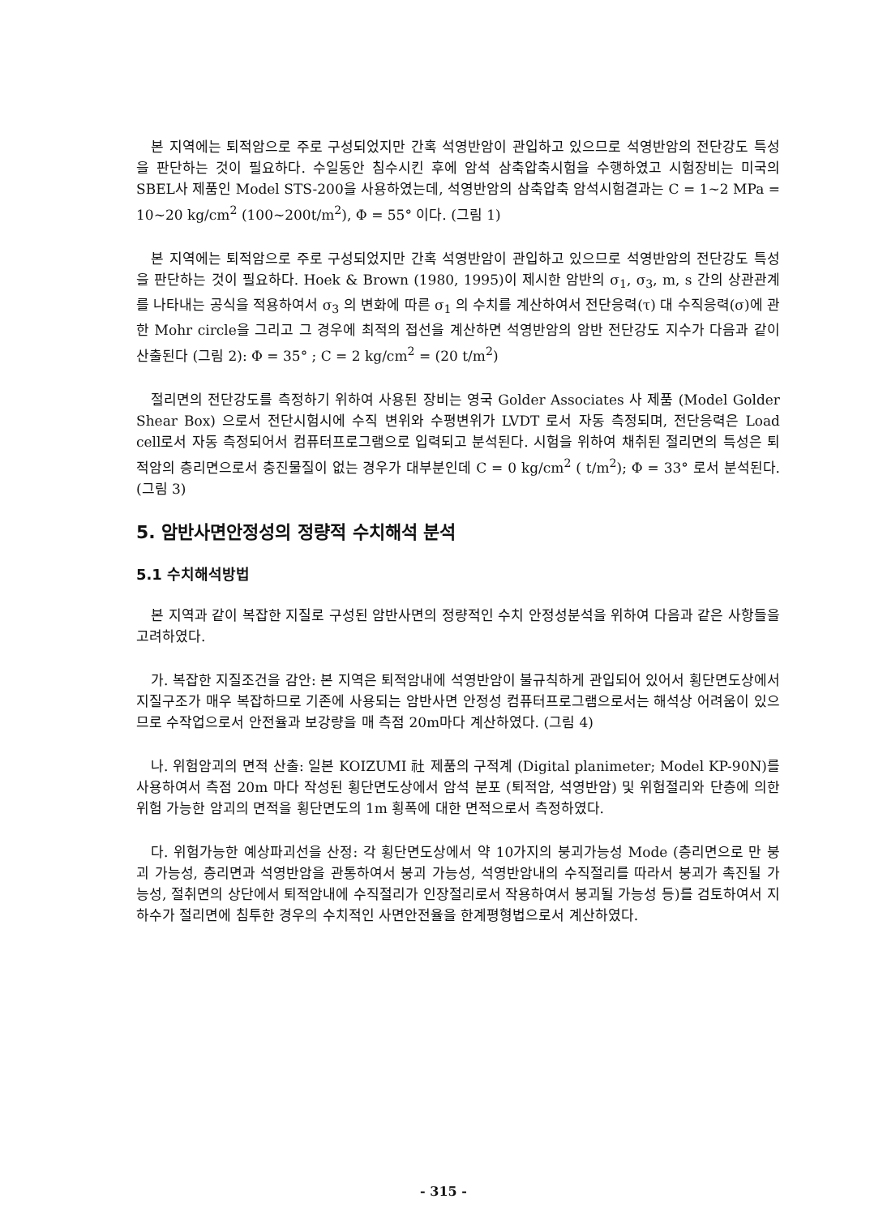본 지역에는 퇴적암으로 주로 구성되었지만 간혹 석영반암이 관입하고 있으므로 석영반암의 전단강도 특성을 판단하는 것이 필요하다. 수일동안 침수시킨 후에 암석 삼축압축시험을 수행하였고 시험장비는 미국의 SBEL사 제품인 Model STS-200을 사용하였는데, 석영반암의 삼축압축 암석시험결과는 C = 1~2 MPa = 10~20 kg/cm<sup>2</sup> (100~200t/m<sup>2</sup>), Φ = 55° 이다. (그림 1)
본 지역에는 퇴적암으로 주로 구성되었지만 간혹 석영반암이 관입하고 있으므로 석영반암의 전단강도 특성을 판단하는 것이 필요하다. Hoek & Brown (1980, 1995)이 제시한 암반의 σ<sub>1</sub>, σ<sub>3</sub>, m, s 간의 상관관계를 나타내는 공식을 적용하여서 σ<sub>3</sub> 의 변화에 따른 σ<sub>1</sub> 의 수치를 계산하여서 전단응력(τ) 대 수직응력(σ)에 관한 Mohr circle을 그리고 그 경우에 최적의 접선을 계산하면 석영반암의 암반 전단강도 지수가 다음과 같이 산출된다 (그림 2): Φ = 35° ; C = 2 kg/cm<sup>2</sup> = (20 t/m<sup>2</sup>)
절리면의 전단강도를 측정하기 위하여 사용된 장비는 영국 Golder Associates 사 제품 (Model Golder Shear Box) 으로서 전단시험시에 수직 변위와 수평변위가 LVDT 로서 자동 측정되며, 전단응력은 Load cell로서 자동 측정되어서 컴퓨터프로그램으로 입력되고 분석된다. 시험을 위하여 채취된 절리면의 특성은 퇴적암의 층리면으로서 충진물질이 없는 경우가 대부분인데 C = 0 kg/cm<sup>2</sup> ( t/m<sup>2</sup>); Φ = 33° 로서 분석된다. (그림 3)
5. 암반사면안정성의 정량적 수치해석 분석
5.1 수치해석방법
본 지역과 같이 복잡한 지질로 구성된 암반사면의 정량적인 수치 안정성분석을 위하여 다음과 같은 사항들을 고려하였다.
가. 복잡한 지질조건을 감안: 본 지역은 퇴적암내에 석영반암이 불규칙하게 관입되어 있어서 횡단면도상에서 지질구조가 매우 복잡하므로 기존에 사용되는 암반사면 안정성 컴퓨터프로그램으로서는 해석상 어려움이 있으므로 수작업으로서 안전율과 보강량을 매 측점 20m마다 계산하였다. (그림 4)
나. 위험암괴의 면적 산출: 일본 KOIZUMI 社 제품의 구적계 (Digital planimeter; Model KP-90N)를 사용하여서 측점 20m 마다 작성된 횡단면도상에서 암석 분포 (퇴적암, 석영반암) 및 위험절리와 단층에 의한 위험 가능한 암괴의 면적을 횡단면도의 1m 횡폭에 대한 면적으로서 측정하였다.
다. 위험가능한 예상파괴선을 산정: 각 횡단면도상에서 약 10가지의 붕괴가능성 Mode (층리면으로 만 붕괴 가능성, 층리면과 석영반암을 관통하여서 붕괴 가능성, 석영반암내의 수직절리를 따라서 붕괴가 촉진될 가능성, 절취면의 상단에서 퇴적암내에 수직절리가 인장절리로서 작용하여서 붕괴될 가능성 등)를 검토하여서 지하수가 절리면에 침투한 경우의 수치적인 사면안전율을 한계평형법으로서 계산하였다.
- 315 -